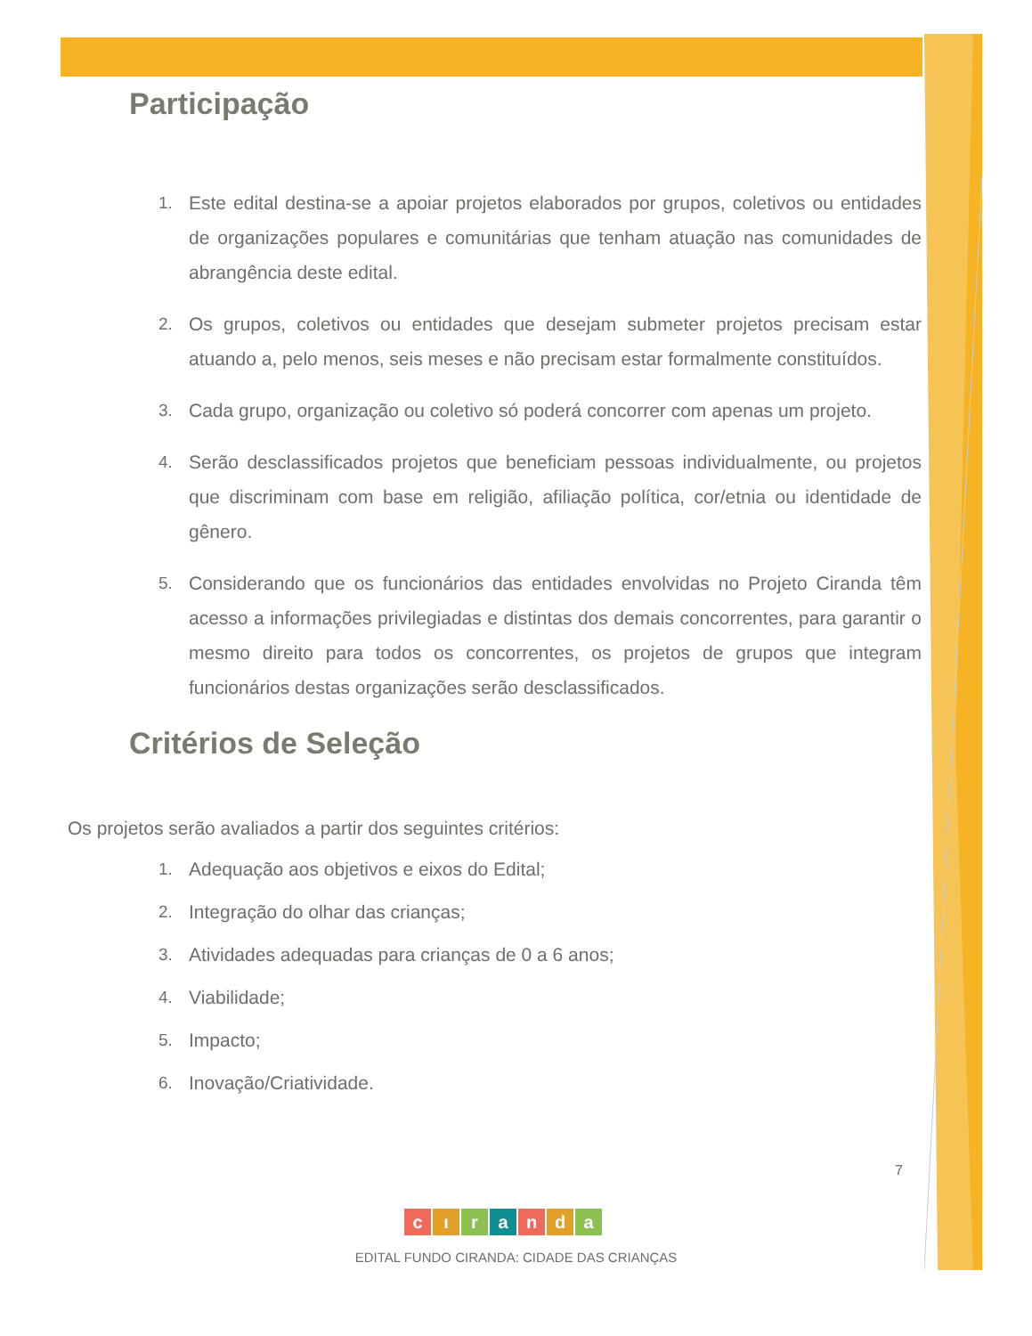Participação
1. Este edital destina-se a apoiar projetos elaborados por grupos, coletivos ou entidades de organizações populares e comunitárias que tenham atuação nas comunidades de abrangência deste edital.
2. Os grupos, coletivos ou entidades que desejam submeter projetos precisam estar atuando a, pelo menos, seis meses e não precisam estar formalmente constituídos.
3. Cada grupo, organização ou coletivo só poderá concorrer com apenas um projeto.
4. Serão desclassificados projetos que beneficiam pessoas individualmente, ou projetos que discriminam com base em religião, afiliação política, cor/etnia ou identidade de gênero.
5. Considerando que os funcionários das entidades envolvidas no Projeto Ciranda têm acesso a informações privilegiadas e distintas dos demais concorrentes, para garantir o mesmo direito para todos os concorrentes, os projetos de grupos que integram funcionários destas organizações serão desclassificados.
Critérios de Seleção
Os projetos serão avaliados a partir dos seguintes critérios:
1. Adequação aos objetivos e eixos do Edital;
2. Integração do olhar das crianças;
3. Atividades adequadas para crianças de 0 a 6 anos;
4. Viabilidade;
5. Impacto;
6. Inovação/Criatividade.
7
c ı r a n d a
EDITAL FUNDO CIRANDA: CIDADE DAS CRIANÇAS